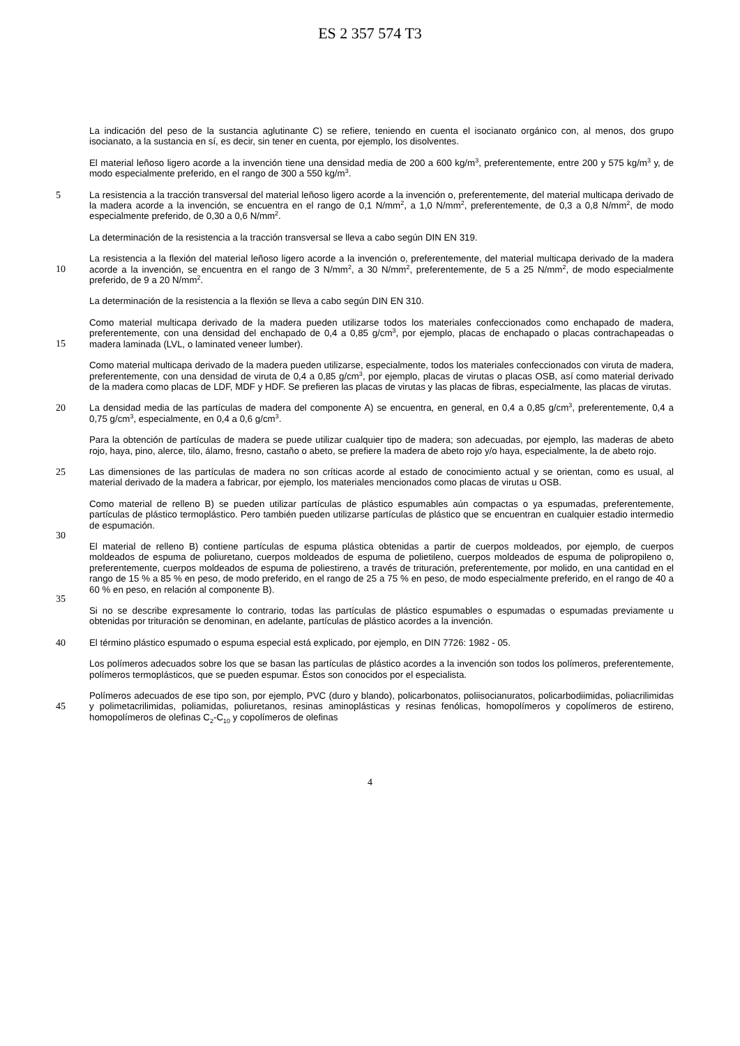ES 2 357 574 T3
La indicación del peso de la sustancia aglutinante C) se refiere, teniendo en cuenta el isocianato orgánico con, al menos, dos grupo isocianato, a la sustancia en sí, es decir, sin tener en cuenta, por ejemplo, los disolventes.
El material leñoso ligero acorde a la invención tiene una densidad media de 200 a 600 kg/m<sup>3</sup>, preferentemente, entre 200 y 575 kg/m<sup>3</sup> y, de modo especialmente preferido, en el rango de 300 a 550 kg/m<sup>3</sup>.
5 La resistencia a la tracción transversal del material leñoso ligero acorde a la invención o, preferentemente, del material multicapa derivado de la madera acorde a la invención, se encuentra en el rango de 0,1 N/mm<sup>2</sup>, a 1,0 N/mm<sup>2</sup>, preferentemente, de 0,3 a 0,8 N/mm<sup>2</sup>, de modo especialmente preferido, de 0,30 a 0,6 N/mm<sup>2</sup>.
La determinación de la resistencia a la tracción transversal se lleva a cabo según DIN EN 319.
10
La resistencia a la flexión del material leñoso ligero acorde a la invención o, preferentemente, del material multicapa derivado de la madera acorde a la invención, se encuentra en el rango de 3 N/mm<sup>2</sup>, a 30 N/mm<sup>2</sup>, preferentemente, de 5 a 25 N/mm<sup>2</sup>, de modo especialmente preferido, de 9 a 20 N/mm<sup>2</sup>.
La determinación de la resistencia a la flexión se lleva a cabo según DIN EN 310.
15
Como material multicapa derivado de la madera pueden utilizarse todos los materiales confeccionados como enchapado de madera, preferentemente, con una densidad del enchapado de 0,4 a 0,85 g/cm<sup>3</sup>, por ejemplo, placas de enchapado o placas contrachapeadas o madera laminada (LVL, o laminated veneer lumber).
Como material multicapa derivado de la madera pueden utilizarse, especialmente, todos los materiales confeccionados con viruta de madera, preferentemente, con una densidad de viruta de 0,4 a 0,85 g/cm<sup>3</sup>, por ejemplo, placas de virutas o placas OSB, así como material derivado de la madera como placas de LDF, MDF y HDF. Se prefieren las placas de virutas y las placas de fibras, especialmente, las placas de virutas.
20 La densidad media de las partículas de madera del componente A) se encuentra, en general, en 0,4 a 0,85 g/cm<sup>3</sup>, preferentemente, 0,4 a 0,75 g/cm<sup>3</sup>, especialmente, en 0,4 a 0,6 g/cm<sup>3</sup>.
Para la obtención de partículas de madera se puede utilizar cualquier tipo de madera; son adecuadas, por ejemplo, las maderas de abeto rojo, haya, pino, alerce, tilo, álamo, fresno, castaño o abeto, se prefiere la madera de abeto rojo y/o haya, especialmente, la de abeto rojo.
25 Las dimensiones de las partículas de madera no son críticas acorde al estado de conocimiento actual y se orientan, como es usual, al material derivado de la madera a fabricar, por ejemplo, los materiales mencionados como placas de virutas u OSB.
30
Como material de relleno B) se pueden utilizar partículas de plástico espumables aún compactas o ya espumadas, preferentemente, partículas de plástico termoplástico. Pero también pueden utilizarse partículas de plástico que se encuentran en cualquier estadio intermedio de espumación.
35
El material de relleno B) contiene partículas de espuma plástica obtenidas a partir de cuerpos moldeados, por ejemplo, de cuerpos moldeados de espuma de poliuretano, cuerpos moldeados de espuma de polietileno, cuerpos moldeados de espuma de polipropileno o, preferentemente, cuerpos moldeados de espuma de poliestireno, a través de trituración, preferentemente, por molido, en una cantidad en el rango de 15 % a 85 % en peso, de modo preferido, en el rango de 25 a 75 % en peso, de modo especialmente preferido, en el rango de 40 a 60 % en peso, en relación al componente B).
Si no se describe expresamente lo contrario, todas las partículas de plástico espumables o espumadas o espumadas previamente u obtenidas por trituración se denominan, en adelante, partículas de plástico acordes a la invención.
40 El término plástico espumado o espuma especial está explicado, por ejemplo, en DIN 7726: 1982 - 05.
Los polímeros adecuados sobre los que se basan las partículas de plástico acordes a la invención son todos los polímeros, preferentemente, polímeros termoplásticos, que se pueden espumar. Éstos son conocidos por el especialista.
45
Polímeros adecuados de ese tipo son, por ejemplo, PVC (duro y blando), policarbonatos, poliisocianuratos, policarbodiimidas, poliacrilimidas y polimetacrilimidas, poliamidas, poliuretanos, resinas aminoplásticas y resinas fenólicas, homopolímeros y copolímeros de estireno, homopolímeros de olefinas C<sub>2</sub>-C<sub>10</sub> y copolímeros de olefinas
4